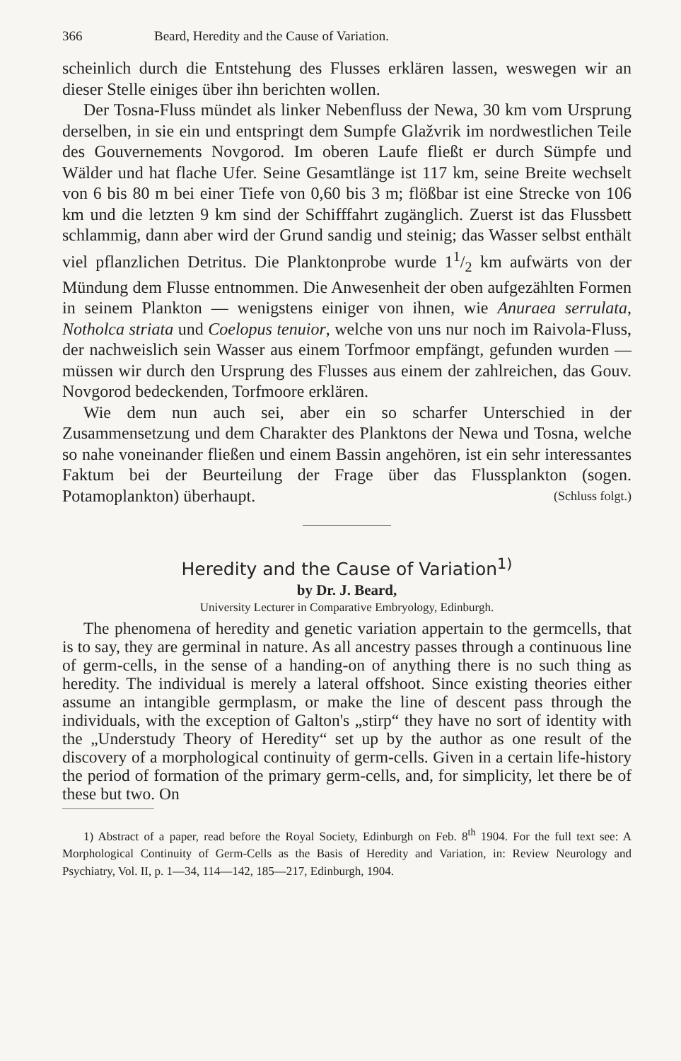366 Beard, Heredity and the Cause of Variation.
scheinlich durch die Entstehung des Flusses erklären lassen, weswegen wir an dieser Stelle einiges über ihn berichten wollen.
Der Tosna-Fluss mündet als linker Nebenfluss der Newa, 30 km vom Ursprung derselben, in sie ein und entspringt dem Sumpfe Glažvrik im nordwestlichen Teile des Gouvernements Novgorod. Im oberen Laufe fließt er durch Sümpfe und Wälder und hat flache Ufer. Seine Gesamtlänge ist 117 km, seine Breite wechselt von 6 bis 80 m bei einer Tiefe von 0,60 bis 3 m; flößbar ist eine Strecke von 106 km und die letzten 9 km sind der Schifffahrt zugänglich. Zuerst ist das Flussbett schlammig, dann aber wird der Grund sandig und steinig; das Wasser selbst enthält viel pflanzlichen Detritus. Die Planktonprobe wurde 11/2 km aufwärts von der Mündung dem Flusse entnommen. Die Anwesenheit der oben aufgezählten Formen in seinem Plankton — wenigstens einiger von ihnen, wie Anuraea serrulata, Notholca striata und Coelopus tenuior, welche von uns nur noch im Raivola-Fluss, der nachweislich sein Wasser aus einem Torfmoor empfängt, gefunden wurden — müssen wir durch den Ursprung des Flusses aus einem der zahlreichen, das Gouv. Novgorod bedeckenden, Torfmoore erklären.
Wie dem nun auch sei, aber ein so scharfer Unterschied in der Zusammensetzung und dem Charakter des Planktons der Newa und Tosna, welche so nahe voneinander fließen und einem Bassin angehören, ist ein sehr interessantes Faktum bei der Beurteilung der Frage über das Flussplankton (sogen. Potamoplankton) überhaupt. (Schluss folgt.)
Heredity and the Cause of Variation<sup>1)</sup>
by Dr. J. Beard,
University Lecturer in Comparative Embryology, Edinburgh.
The phenomena of heredity and genetic variation appertain to the germcells, that is to say, they are germinal in nature. As all ancestry passes through a continuous line of germ-cells, in the sense of a handing-on of anything there is no such thing as heredity. The individual is merely a lateral offshoot. Since existing theories either assume an intangible germplasm, or make the line of descent pass through the individuals, with the exception of Galton's „stirp“ they have no sort of identity with the „Understudy Theory of Heredity“ set up by the author as one result of the discovery of a morphological continuity of germ-cells. Given in a certain life-history the period of formation of the primary germ-cells, and, for simplicity, let there be of these but two. On
1) Abstract of a paper, read before the Royal Society, Edinburgh on Feb. 8<sup>th</sup> 1904. For the full text see: A Morphological Continuity of Germ-Cells as the Basis of Heredity and Variation, in: Review Neurology and Psychiatry, Vol. II, p. 1—34, 114—142, 185—217, Edinburgh, 1904.